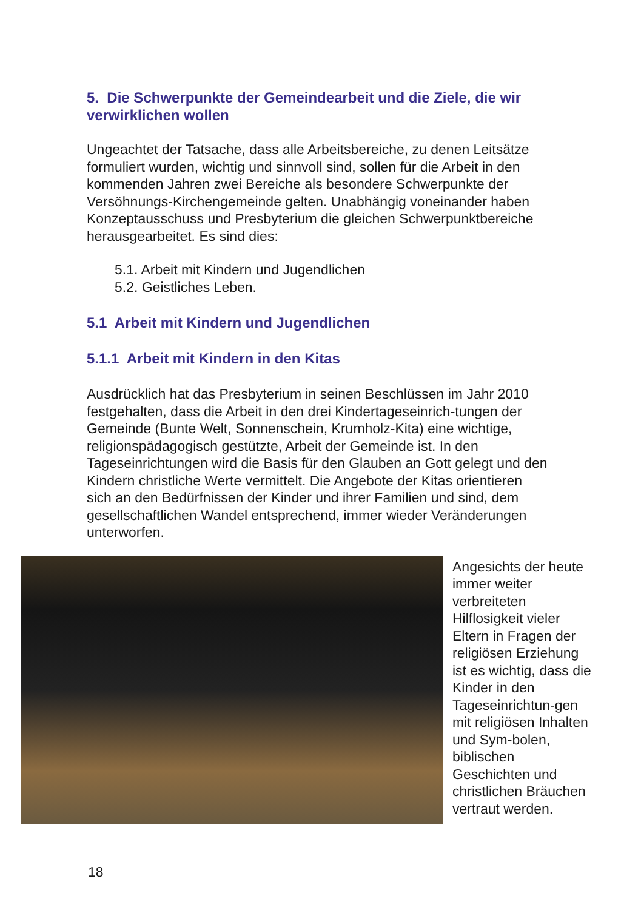5. Die Schwerpunkte der Gemeindearbeit und die Ziele, die wir verwirklichen wollen
Ungeachtet der Tatsache, dass alle Arbeitsbereiche, zu denen Leitsätze formuliert wurden, wichtig und sinnvoll sind, sollen für die Arbeit in den kommenden Jahren zwei Bereiche als besondere Schwerpunkte der Versöhnungs-Kirchengemeinde gelten. Unabhängig voneinander haben Konzeptausschuss und Presbyterium die gleichen Schwerpunktbereiche herausgearbeitet. Es sind dies:
5.1. Arbeit mit Kindern und Jugendlichen
5.2. Geistliches Leben.
5.1 Arbeit mit Kindern und Jugendlichen
5.1.1 Arbeit mit Kindern in den Kitas
Ausdrücklich hat das Presbyterium in seinen Beschlüssen im Jahr 2010 festgehalten, dass die Arbeit in den drei Kindertageseinrich-tungen der Gemeinde (Bunte Welt, Sonnenschein, Krumholz-Kita) eine wichtige, religionspädagogisch gestützte, Arbeit der Gemeinde ist. In den Tageseinrichtungen wird die Basis für den Glauben an Gott gelegt und den Kindern christliche Werte vermittelt. Die Angebote der Kitas orientieren sich an den Bedürfnissen der Kinder und ihrer Familien und sind, dem gesellschaftlichen Wandel entsprechend, immer wieder Veränderungen unterworfen.
Angesichts der heute immer weiter verbreiteten Hilflosigkeit vieler Eltern in Fragen der religiösen Erziehung ist es wichtig, dass die Kinder in den Tageseinrichtun-gen mit religiösen Inhalten und Sym-bolen, biblischen Geschichten und christlichen Bräuchen vertraut werden.
18